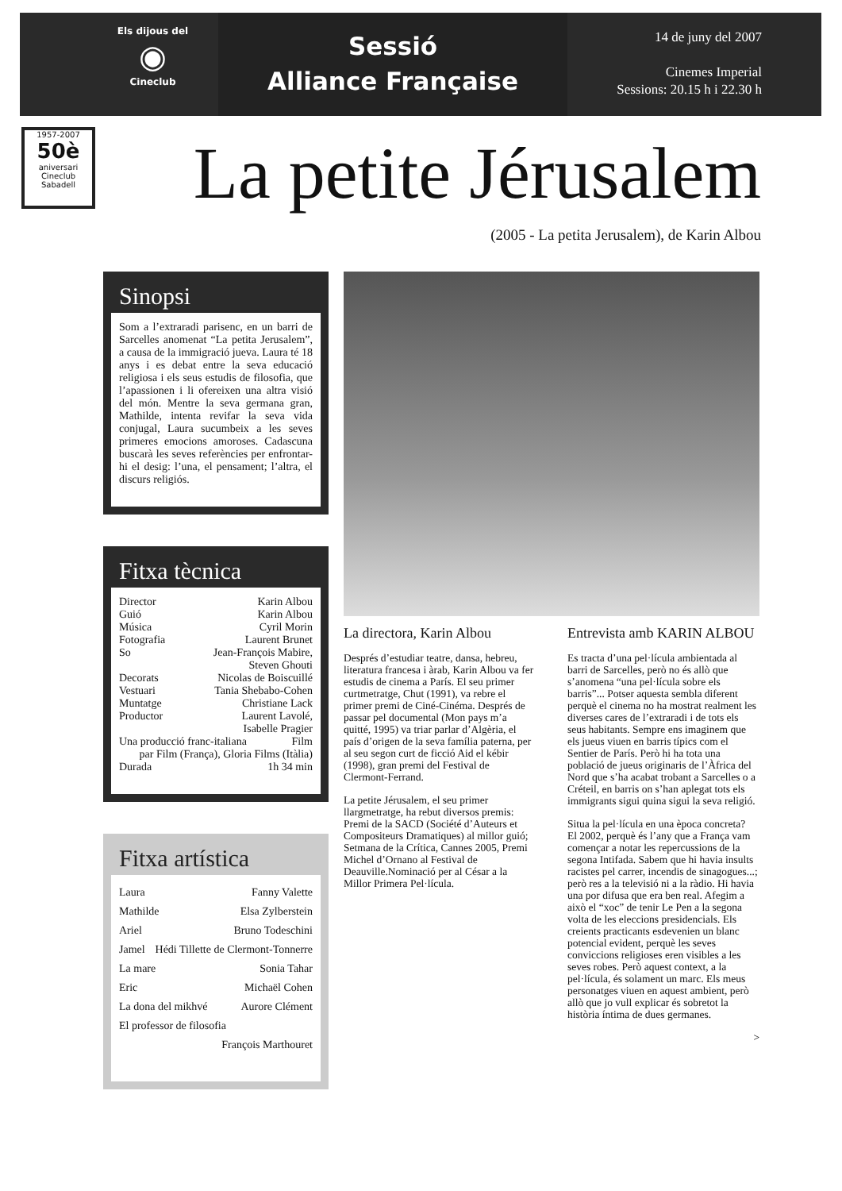Els dijous del
◉
Cineclub
Sessió
Alliance Française
14 de juny del 2007
Cinemes Imperial
Sessions: 20.15 h i 22.30 h
1957-2007
50è
aniversari
Cineclub
Sabadell
La petite Jérusalem
(2005 - La petita Jerusalem), de Karin Albou
Sinopsi
Som a l’extraradi parisenc, en un barri de Sarcelles anomenat “La petita Jerusalem”, a causa de la immigració jueva. Laura té 18 anys i es debat entre la seva educació religiosa i els seus estudis de filosofia, que l’apassionen i li ofereixen una altra visió del món. Mentre la seva germana gran, Mathilde, intenta revifar la seva vida conjugal, Laura sucumbeix a les seves primeres emocions amoroses. Cadascuna buscarà les seves referències per enfrontar-hi el desig: l’una, el pensament; l’altra, el discurs religiós.
Fitxa tècnica
Director Karin Albou
Guió Karin Albou
Música Cyril Morin
Fotografia Laurent Brunet
So Jean-François Mabire,
Steven Ghouti
Decorats Nicolas de Boiscuillé
Vestuari Tania Shebabo-Cohen
Muntatge Christiane Lack
Productor Laurent Lavolé,
Isabelle Pragier
Una producció franc-italiana Film
par Film (França), Gloria Films (Itàlia)
Durada 1h 34 min
Fitxa artística
Laura Fanny Valette
Mathilde Elsa Zylberstein
Ariel Bruno Todeschini
Jamel Hédi Tillette de Clermont-Tonnerre
La mare Sonia Tahar
Eric Michaël Cohen
La dona del mikhvé Aurore Clément
El professor de filosofia
François Marthouret
La directora, Karin Albou
Després d’estudiar teatre, dansa, hebreu, literatura francesa i àrab, Karin Albou va fer estudis de cinema a París. El seu primer curtmetratge, Chut (1991), va rebre el primer premi de Ciné-Cinéma. Després de passar pel documental (Mon pays m’a quitté, 1995) va triar parlar d’Algèria, el país d’origen de la seva família paterna, per al seu segon curt de ficció Aid el kébir (1998), gran premi del Festival de Clermont-Ferrand.
La petite Jérusalem, el seu primer llargmetratge, ha rebut diversos premis:
Premi de la SACD (Société d’Auteurs et Compositeurs Dramatiques) al millor guió; Setmana de la Crítica, Cannes 2005, Premi Michel d’Ornano al Festival de Deauville.Nominació per al César a la Millor Primera Pel·lícula.
Entrevista amb KARIN ALBOU
Es tracta d’una pel·lícula ambientada al barri de Sarcelles, però no és allò que s’anomena “una pel·lícula sobre els barris”... Potser aquesta sembla diferent perquè el cinema no ha mostrat realment les diverses cares de l’extraradi i de tots els seus habitants. Sempre ens imaginem que els jueus viuen en barris típics com el Sentier de París. Però hi ha tota una població de jueus originaris de l’Àfrica del Nord que s’ha acabat trobant a Sarcelles o a Créteil, en barris on s’han aplegat tots els immigrants sigui quina sigui la seva religió.
Situa la pel·lícula en una època concreta?
El 2002, perquè és l’any que a França vam començar a notar les repercussions de la segona Intifada. Sabem que hi havia insults racistes pel carrer, incendis de sinagogues...; però res a la televisió ni a la ràdio. Hi havia una por difusa que era ben real. Afegim a això el “xoc” de tenir Le Pen a la segona volta de les eleccions presidencials. Els creients practicants esdevenien un blanc potencial evident, perquè les seves conviccions religioses eren visibles a les seves robes. Però aquest context, a la pel·lícula, és solament un marc. Els meus personatges viuen en aquest ambient, però allò que jo vull explicar és sobretot la història íntima de dues germanes.
>